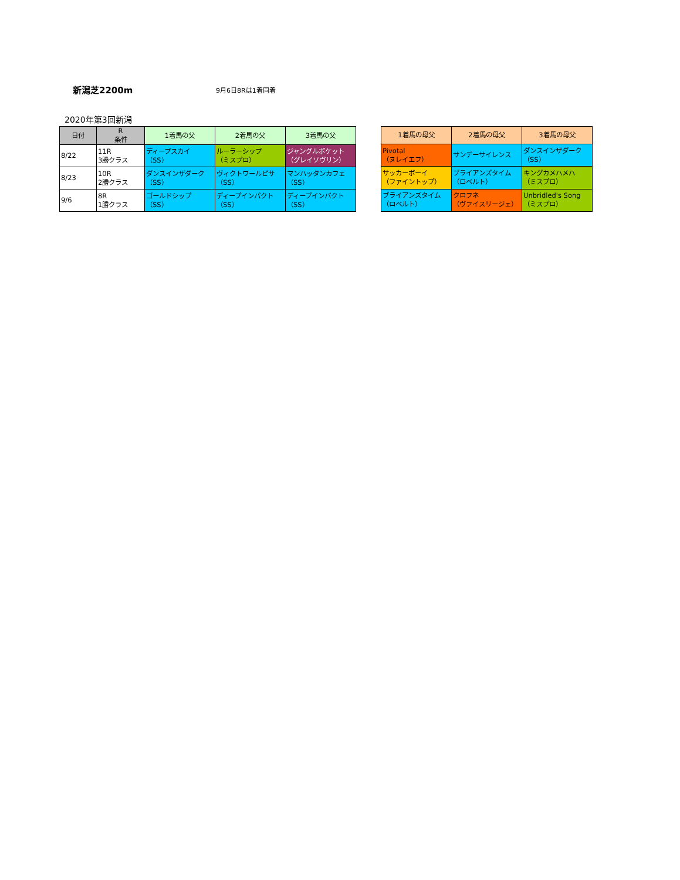新潟芝2200m 9月6日8Rは1着同着
2020年第3回新潟
| 日付 | R 条件 | 1着馬の父 | 2着馬の父 | 3着馬の父 |
| --- | --- | --- | --- | --- |
| 8/22 | 11R 3勝クラス | ディープスカイ （SS） | ルーラーシップ （ミスプロ） | ジャングルポケット （グレイソヴリン） |
| 8/23 | 10R 2勝クラス | ダンスインザダーク （SS） | ヴィクトワールピサ （SS） | マンハッタンカフェ （SS） |
| 9/6 | 8R 1勝クラス | ゴールドシップ （SS） | ディープインパクト （SS） | ディープインパクト （SS） |
| 1着馬の母父 | 2着馬の母父 | 3着馬の母父 |
| --- | --- | --- |
| Pivotal （ヌレイエフ） | サンデーサイレンス | ダンスインザダーク （SS） |
| サッカーボーイ （ファイントップ） | ブライアンズタイム （ロベルト） | キングカメハメハ （ミスプロ） |
| ブライアンズタイム （ロベルト） | クロフネ （ヴァイスリージェ） | Unbridled's Song （ミスプロ） |